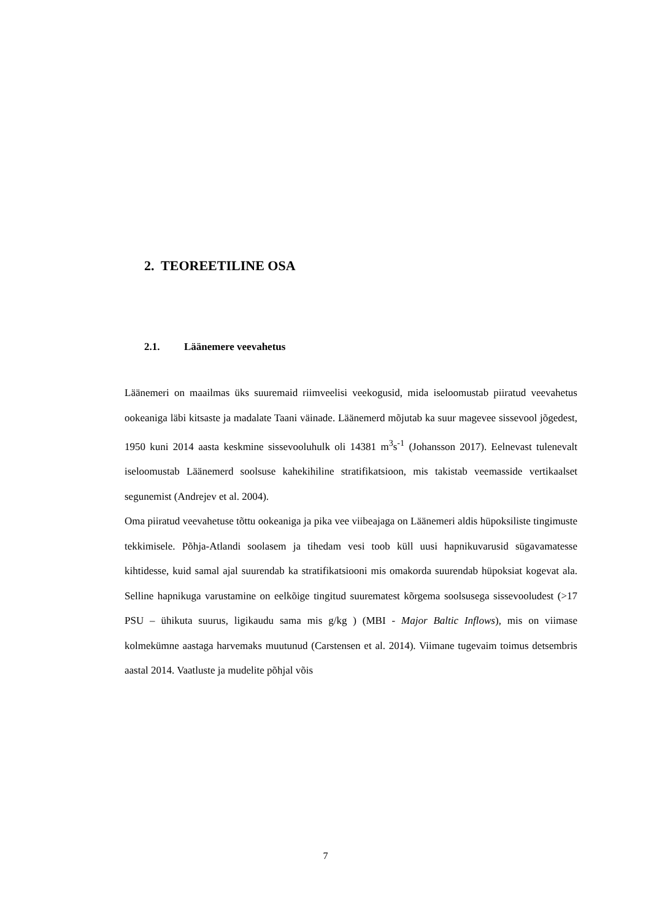2. TEOREETILINE OSA
2.1. Läänemere veevahetus
Läänemeri on maailmas üks suuremaid riimveelisi veekogusid, mida iseloomustab piiratud veevahetus ookeaniga läbi kitsaste ja madalate Taani väinade. Läänemerd mõjutab ka suur magevee sissevool jõgedest, 1950 kuni 2014 aasta keskmine sissevooluhulk oli 14381 m<sup>3</sup>s<sup>-1</sup> (Johansson 2017). Eelnevast tulenevalt iseloomustab Läänemerd soolsuse kahekihiline stratifikatsioon, mis takistab veemasside vertikaalset segunemist (Andrejev et al. 2004).
Oma piiratud veevahetuse tõttu ookeaniga ja pika vee viibeajaga on Läänemeri aldis hüpoksiliste tingimuste tekkimisele. Põhja-Atlandi soolasem ja tihedam vesi toob küll uusi hapnikuvarusid sügavamatesse kihtidesse, kuid samal ajal suurendab ka stratifikatsiooni mis omakorda suurendab hüpoksiat kogevat ala. Selline hapnikuga varustamine on eelkõige tingitud suurematest kõrgema soolsusega sissevooludest (>17 PSU – ühikuta suurus, ligikaudu sama mis g/kg ) (MBI - Major Baltic Inflows), mis on viimase kolmekümne aastaga harvemaks muutunud (Carstensen et al. 2014). Viimane tugevaim toimus detsembris aastal 2014. Vaatluste ja mudelite põhjal võis
7